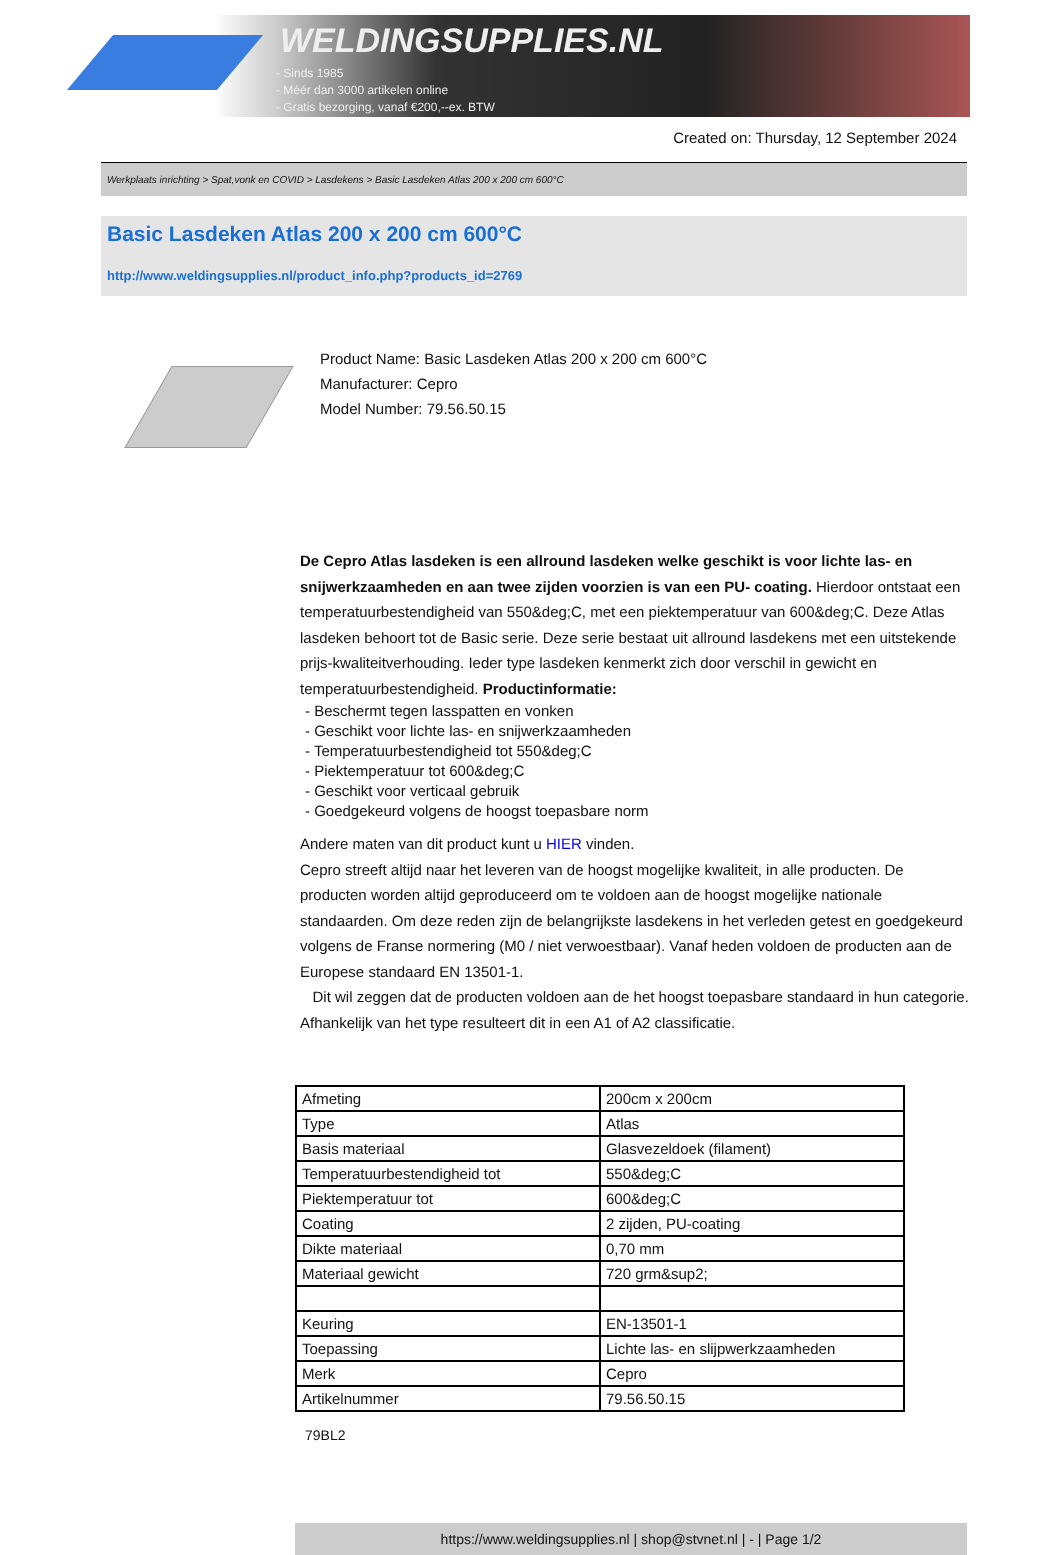WELDINGSUPPLIES.NL
- Sinds 1985
- Méér dan 3000 artikelen online
- Gratis bezorging, vanaf €200,--ex. BTW
Created on: Thursday, 12 September 2024
Werkplaats inrichting > Spat,vonk en COVID > Lasdekens > Basic Lasdeken Atlas 200 x 200 cm 600°C
Basic Lasdeken Atlas 200 x 200 cm 600°C
http://www.weldingsupplies.nl/product_info.php?products_id=2769
Product Name: Basic Lasdeken Atlas 200 x 200 cm 600°C
Manufacturer: Cepro
Model Number: 79.56.50.15
De Cepro Atlas lasdeken is een allround lasdeken welke geschikt is voor lichte las- en snijwerkzaamheden en aan twee zijden voorzien is van een PU- coating. Hierdoor ontstaat een temperatuurbestendigheid van 550&deg;C, met een piektemperatuur van 600&deg;C. Deze Atlas lasdeken behoort tot de Basic serie. Deze serie bestaat uit allround lasdekens met een uitstekende prijs-kwaliteitverhouding. Ieder type lasdeken kenmerkt zich door verschil in gewicht en temperatuurbestendigheid. Productinformatie:
- Beschermt tegen lasspatten en vonken
- Geschikt voor lichte las- en snijwerkzaamheden
- Temperatuurbestendigheid tot 550&deg;C
- Piektemperatuur tot 600&deg;C
- Geschikt voor verticaal gebruik
- Goedgekeurd volgens de hoogst toepasbare norm
Andere maten van dit product kunt u HIER vinden.
Cepro streeft altijd naar het leveren van de hoogst mogelijke kwaliteit, in alle producten. De producten worden altijd geproduceerd om te voldoen aan de hoogst mogelijke nationale standaarden. Om deze reden zijn de belangrijkste lasdekens in het verleden getest en goedgekeurd volgens de Franse normering (M0 / niet verwoestbaar). Vanaf heden voldoen de producten aan de Europese standaard EN 13501-1.
Dit wil zeggen dat de producten voldoen aan de het hoogst toepasbare standaard in hun categorie. Afhankelijk van het type resulteert dit in een A1 of A2 classificatie.
| Afmeting | 200cm x 200cm |
| Type | Atlas |
| Basis materiaal | Glasvezeldoek (filament) |
| Temperatuurbestendigheid tot | 550&deg;C |
| Piektemperatuur tot | 600&deg;C |
| Coating | 2 zijden, PU-coating |
| Dikte materiaal | 0,70 mm |
| Materiaal gewicht | 720 grm&sup2; |
| Keuring | EN-13501-1 |
| Toepassing | Lichte las- en slijpwerkzaamheden |
| Merk | Cepro |
| Artikelnummer | 79.56.50.15 |
79BL2
https://www.weldingsupplies.nl | shop@stvnet.nl | - | Page 1/2